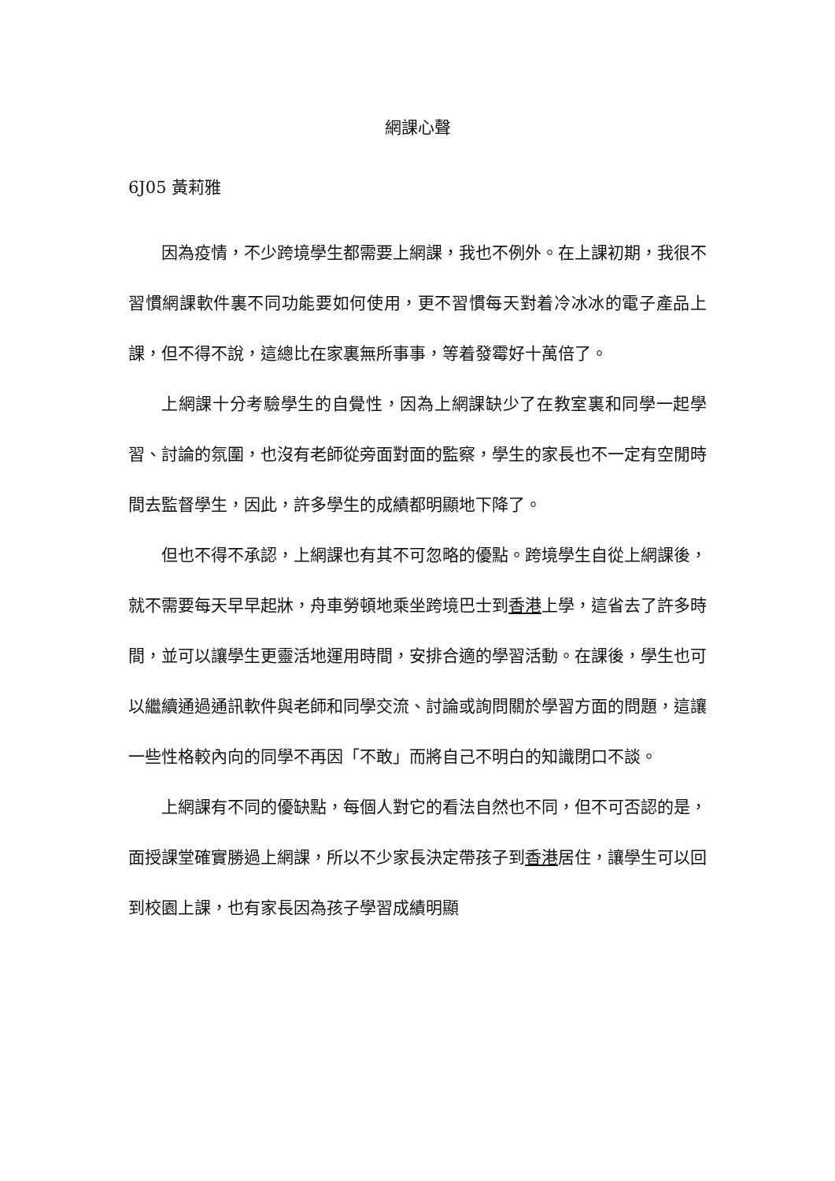網課心聲
6J05 黃莉雅
因為疫情，不少跨境學生都需要上網課，我也不例外。在上課初期，我很不習慣網課軟件裏不同功能要如何使用，更不習慣每天對着冷冰冰的電子產品上課，但不得不說，這總比在家裏無所事事，等着發霉好十萬倍了。
上網課十分考驗學生的自覺性，因為上網課缺少了在教室裏和同學一起學習、討論的氛圍，也沒有老師從旁面對面的監察，學生的家長也不一定有空閒時間去監督學生，因此，許多學生的成績都明顯地下降了。
但也不得不承認，上網課也有其不可忽略的優點。跨境學生自從上網課後，就不需要每天早早起牀，舟車勞頓地乘坐跨境巴士到香港上學，這省去了許多時間，並可以讓學生更靈活地運用時間，安排合適的學習活動。在課後，學生也可以繼續通過通訊軟件與老師和同學交流、討論或詢問關於學習方面的問題，這讓一些性格較內向的同學不再因「不敢」而將自己不明白的知識閉口不談。
上網課有不同的優缺點，每個人對它的看法自然也不同，但不可否認的是，面授課堂確實勝過上網課，所以不少家長決定帶孩子到香港居住，讓學生可以回到校園上課，也有家長因為孩子學習成績明顯